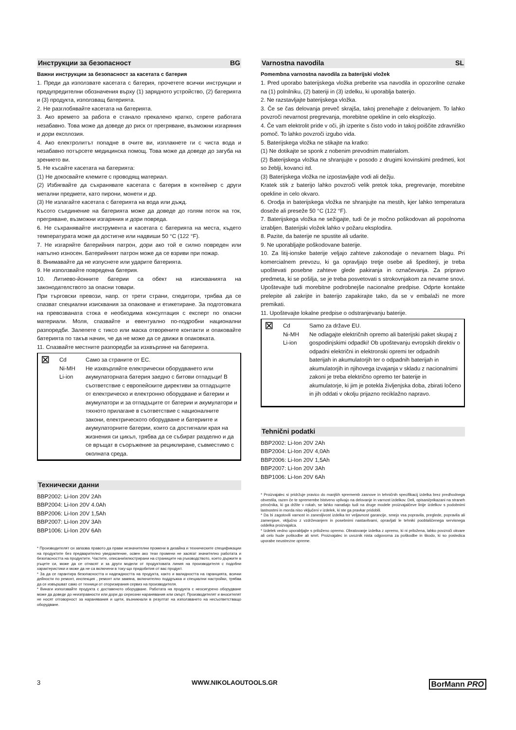Инструкции за безопасност BG
Важни инструкции за безопасност за касетата с батерия
1. Преди да използвате касетата с батерия, прочетете всички инструкции и предупредителни обозначения върху (1) зарядното устройство, (2) батерията и (3) продукта, използващ батерията.
2. Не разглобявайте касетата на батерията.
3. Ако времето за работа е станало прекалено кратко, спрете работата незабавно. Това може да доведе до риск от прегряване, възможни изгаряния и дори експлозия.
4. Ако електролитът попадне в очите ви, изплакнете ги с чиста вода и незабавно потърсете медицинска помощ. Това може да доведе до загуба на зрението ви.
5. Не късайте касетата на батерията:
(1) Не докосвайте клемите с проводящ материал.
(2) Избягвайте да съхранявате касетата с батерия в контейнер с други метални предмети, като пирони, монети и др.
(3) Не излагайте касетата с батерията на вода или дъжд.
Късото съединение на батерията може да доведе до голям поток на ток, прегряване, възможни изгаряния и дори повреда.
6. Не съхранявайте инструмента и касетата с батерията на места, където температурата може да достигне или надвиши 50 °C (122 °F).
7. Не изгаряйте батерийния патрон, дори ако той е силно повреден или напълно износен. Батерийният патрон може да се взриви при пожар.
8. Внимавайте да не изпуснете или ударите батерията.
9. Не използвайте повредена батерия.
10. Литиево-йонните батерии са обект на изискванията на законодателството за опасни товари.
При търговски превози, напр. от трети страни, спедитори, трябва да се спазват специални изисквания за опаковане и етикетиране. За подготовката на превозваната стока е необходима консултация с експерт по опасни материали. Моля, спазвайте и евентуално по-подробни национални разпоредби. Залепете с тиксо или маска отворените контакти и опаковайте батерията по такъв начин, че да не може да се движи в опаковката.
11. Спазвайте местните разпоредби за изхвърляне на батерията.
⊠
Cd
Ni-MH
Li-ion
Само за страните от ЕС.
Не изхвърляйте електрически оборудването или акумулаторната батерия заедно с битови отпадъци! В съответствие с европейските директиви за отпадъците от електрическо и електронно оборудване и батерии и акумулатори и за отпадъците от батерии и акумулатори и тяхното прилагане в съответствие с националните закони, електрическото оборудване и батериите и акумулаторните батерии, които са достигнали края на жизнения си цикъл, трябва да се събират разделно и да се връщат в съоръжение за рециклиране, съвместимо с околната среда.
Технически данни
BBP2002: Li-Ion 20V 2Ah
BBP2004: Li-Ion 20V 4.0Ah
BBP2006: Li-Ion 20V 1,5Ah
BBP2007: Li-Ion 20V 3Ah
BBP1006: Li-Ion 20V 6Ah
* Производителят си запазва правото да прави незначителни промени в дизайна и техническите спецификации на продуктите без предварително уведомление, освен ако тези промени не засягат значително работата и безопасността на продуктите. Частите, описани/илюстрирани на страниците на ръководството, което държите в ръцете си, може да се отнасят и за други модели от продуктовата линия на производителя с подобни характеристики и може да не са включени в току-що придобития от вас продукт.
* За да се гарантира безопасността и надеждността на продукта, както и валидността на гаранцията, всички дейности по ремонт, инспекция , ремонт или замяна, включително поддръжка и специални настройки, трябва да се извършват само от техници от оторизирания сервиз на производителя.
* Винаги използвайте продукта с доставеното оборудване. Работата на продукта с неосигурено оборудване може да доведе до неизправности или дори до сериозни наранявания или смърт. Производителят и вносителят не носят отговорност за наранявания и щети, възникнали в резултат на използването на несъответстващо оборудване.
Varnostna navodila SL
Pomembna varnostna navodila za baterijski vložek
1. Pred uporabo baterijskega vložka preberite vsa navodila in opozorilne oznake na (1) polnilniku, (2) bateriji in (3) izdelku, ki uporablja baterijo.
2. Ne razstavljajte baterijskega vložka.
3. Če se čas delovanja preveč skrajša, takoj prenehajte z delovanjem. To lahko povzroči nevarnost pregrevanja, morebitne opekline in celo eksplozijo.
4. Če vam elektrolit pride v oči, jih izperite s čisto vodo in takoj poiščite zdravniško pomoč. To lahko povzroči izgubo vida.
5. Baterijskega vložka ne stikajte na kratko:
(1) Ne dotikajte se sponk z nobenim prevodnim materialom.
(2) Baterijskega vložka ne shranjujte v posodo z drugimi kovinskimi predmeti, kot so žeblji, kovanci itd.
(3) Baterijskega vložka ne izpostavljajte vodi ali dežju.
Kratek stik z baterijo lahko povzroči velik pretok toka, pregrevanje, morebitne opekline in celo okvaro.
6. Orodja in baterijskega vložka ne shranjujte na mestih, kjer lahko temperatura doseže ali preseže 50 °C (122 °F).
7. Baterijskega vložka ne sežigajte, tudi če je močno poškodovan ali popolnoma izrabljen. Baterijski vložek lahko v požaru eksplodira.
8. Pazite, da baterije ne spustite ali udarite.
9. Ne uporabljajte poškodovane baterije.
10. Za litij-ionske baterije veljajo zahteve zakonodaje o nevarnem blagu. Pri komercialnem prevozu, ki ga opravljajo tretje osebe ali špediterji, je treba upoštevati posebne zahteve glede pakiranja in označevanja. Za pripravo predmeta, ki se pošilja, se je treba posvetovati s strokovnjakom za nevarne snovi. Upoštevajte tudi morebitne podrobnejše nacionalne predpise. Odprte kontakte prelepite ali zakrijte in baterijo zapakirajte tako, da se v embalaži ne more premikati.
11. Upoštevajte lokalne predpise o odstranjevanju baterije.
⊠
Cd
Ni-MH
Li-ion
Samo za države EU.
Ne odlagajte električnih opremo ali baterijski paket skupaj z gospodinjskimi odpadki! Ob upoštevanju evropskih direktiv o odpadni električni in elektronski opremi ter odpadnih baterijah in akumulatorjih ter o odpadnih baterijah in akumulatorjih in njihovega izvajanja v skladu z nacionalnimi zakoni je treba električno opremo ter baterije in akumulatorje, ki jim je potekla življenjska doba, zbirati ločeno in jih oddati v okolju prijazno reciklažno napravo.
Tehnični podatki
BBP2002: Li-Ion 20V 2Ah
BBP2004: Li-Ion 20V 4,0Ah
BBP2006: Li-Ion 20V 1,5Ah
BBP2007: Li-Ion 20V 3Ah
BBP1006: Li-Ion 20V 6Ah
* Proizvajalec si pridržuje pravico do manjših sprememb zasnove in tehničnih specifikacij izdelka brez predhodnega obvestila, razen če te spremembe bistveno vplivajo na delovanje in varnost izdelkov. Deli, opisani/prikazani na straneh priročnika, ki ga držite v rokah, se lahko nanašajo tudi na druge modele proizvajalčeve linije izdelkov s podobnimi lastnostmi in morda niso vključeni v izdelek, ki ste ga pravkar pridobili.
* Da bi zagotovili varnost in zanesljivost izdelka ter veljavnost garancije, smejo vsa popravila, preglede, popravila ali zamenjave, vključno z vzdrževanjem in posebnimi nastavitvami, opravljati le tehniki pooblaščenega servisnega oddelka proizvajalca.
* Izdelek vedno uporabljajte s priloženo opremo. Obratovanje izdelka z opremo, ki ni priložena, lahko povzroči okvare ali celo hude poškodbe ali smrt. Proizvajalec in uvoznik nista odgovorna za poškodbe in škodo, ki so posledica uporabe neustrezne opreme.
3 WWW.NIKOLAOUTOOLS.GR BorMann PRO